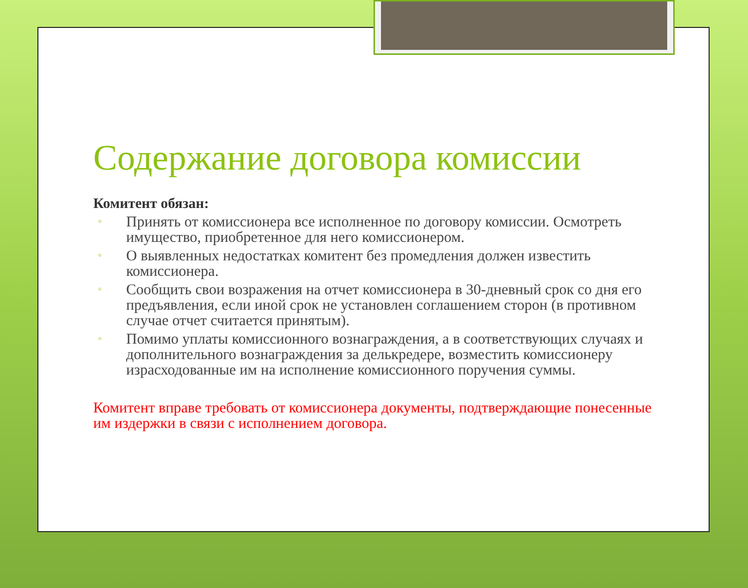Содержание договора комиссии
Комитент обязан:
▫ Принять от комиссионера все исполненное по договору комиссии. Осмотреть имущество, приобретенное для него комиссионером.
▫ О выявленных недостатках комитент без промедления должен известить комиссионера.
▫ Сообщить свои возражения на отчет комиссионера в 30-дневный срок со дня его предъявления, если иной срок не установлен соглашением сторон (в противном случае отчет считается принятым).
▫ Помимо уплаты комиссионного вознаграждения, а в соответствующих случаях и дополнительного вознаграждения за делькредере, возместить комиссионеру израсходованные им на исполнение комиссионного поручения суммы.
Комитент вправе требовать от комиссионера документы, подтверждающие понесенные им издержки в связи с исполнением договора.